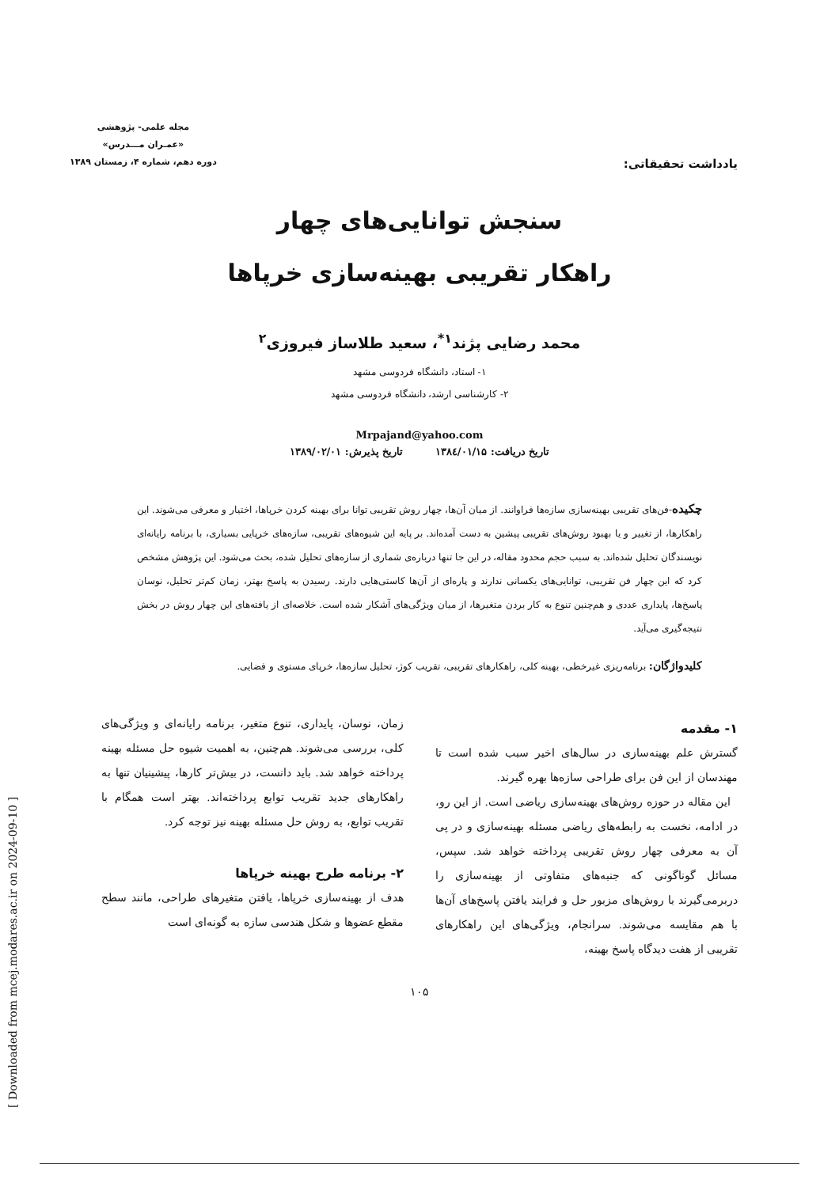یادداشت تحقیقاتی:
مجله علمی- پژوهشی
«عمـران مـــدرس»
دوره دهم، شماره ۴، زمستان ۱۳۸۹
سنجش توانایی‌های چهار
راهکار تقریبی بهینه‌سازی خرپاها
محمد رضایی پژند<sup>۱*</sup>، سعید طلاساز فیروزی<sup>۲</sup>
۱- استاد، دانشگاه فردوسی مشهد
۲- کارشناسی ارشد، دانشگاه فردوسی مشهد
Mrpajand@yahoo.com
تاریخ دریافت: ۱۳۸٤/۰۱/۱۵ تاریخ پذیرش: ۱۳۸۹/۰۲/۰۱
چکیده-فن‌های تقریبی بهینه‌سازی سازه‌ها فراوانند. از میان آن‌ها، چهار روش تقریبی توانا برای بهینه کردن خرپاها، اختیار و معرفی می‌شوند. این راهکارها، از تغییر و یا بهبود روش‌های تقریبی پیشین به دست آمده‌اند. بر پایه این شیوه‌های تقریبی، سازه‌های خرپایی بسیاری، با برنامه رایانه‌ای نویسندگان تحلیل شده‌اند. به سبب حجم محدود مقاله، در این جا تنها درباره‌ی شماری از سازه‌های تحلیل شده، بحث می‌شود. این پژوهش مشخص کرد که این چهار فن تقریبی، توانایی‌های یکسانی ندارند و پاره‌ای از آن‌ها کاستی‌هایی دارند. رسیدن به پاسخ بهتر، زمان کم‌تر تحلیل، نوسان پاسخ‌ها، پایداری عددی و هم‌چنین تنوع به کار بردن متغیرها، از میان ویژگی‌های آشکار شده است. خلاصه‌ای از یافته‌های این چهار روش در بخش نتیجه‌گیری می‌آید.
کلیدواژگان: برنامه‌ریزی غیرخطی، بهینه کلی، راهکارهای تقریبی، تقریب کوژ، تحلیل سازه‌ها، خرپای مستوی و فضایی.
۱- مقدمه
گسترش علم بهینه‌سازی در سال‌های اخیر سبب شده است تا مهندسان از این فن برای طراحی سازه‌ها بهره گیرند.
این مقاله در حوزه روش‌های بهینه‌سازی ریاضی است. از این رو، در ادامه، نخست به رابطه‌های ریاضی مسئله بهینه‌سازی و در پی آن به معرفی چهار روش تقریبی پرداخته خواهد شد. سپس، مسائل گوناگونی که جنبه‌های متفاوتی از بهینه‌سازی را دربرمی‌گیرند با روش‌های مزبور حل و فرایند یافتن پاسخ‌های آن‌ها با هم مقایسه می‌شوند. سرانجام، ویژگی‌های این راهکارهای تقریبی از هفت دیدگاه پاسخ بهینه،
زمان، نوسان، پایداری، تنوع متغیر، برنامه رایانه‌ای و ویژگی‌های کلی، بررسی می‌شوند. هم‌چنین، به اهمیت شیوه حل مسئله بهینه پرداخته خواهد شد. باید دانست، در بیش‌تر کارها، پیشینیان تنها به راهکارهای جدید تقریب توابع پرداخته‌اند. بهتر است همگام با تقریب توابع، به روش حل مسئله بهینه نیز توجه کرد.
۲- برنامه طرح بهینه خرپاها
هدف از بهینه‌سازی خرپاها، یافتن متغیرهای طراحی، مانند سطح مقطع عضوها و شکل هندسی سازه به گونه‌ای است
۱۰۵
[ Downloaded from mcej.modares.ac.ir on 2024-09-10 ]